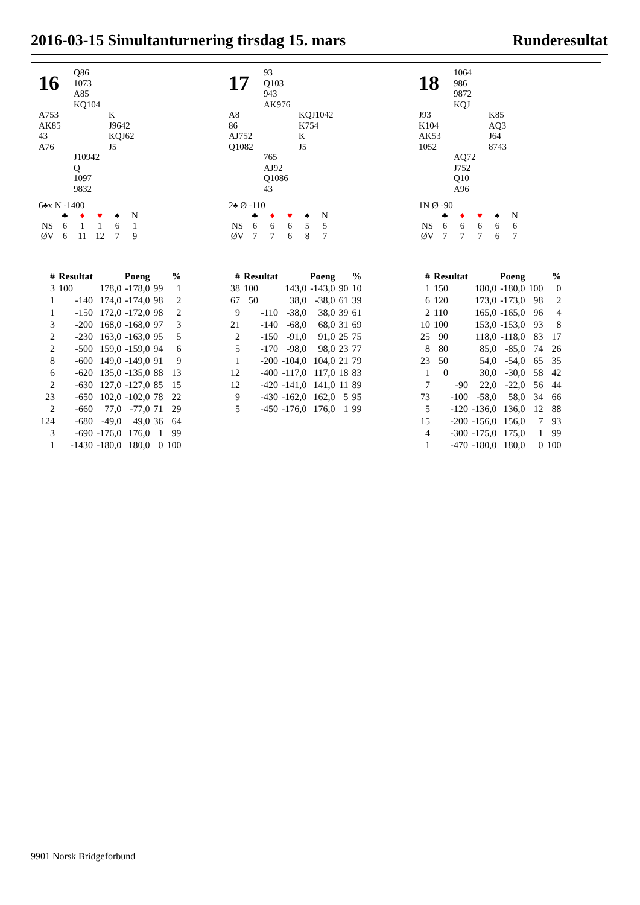2016-03-15 Simultanturnering tirsdag 15. mars Runderesultat
16
Q86
1073
A85
KQ104
A753
AK85
43
A76
K
J9642
KQJ62
J5
J10942
Q
1097
9832
6♠x N -1400
| | ♣ | ♦ | ♥ | ♠ | N |
| NS | 6 | 1 | 1 | 6 | 1 |
| ØV | 6 | 11 | 12 | 7 | 9 |
| # | Resultat | Poeng | | % | |
| --- | --- | --- | --- | --- | --- |
| 3 | 100 | 178,0 | -178,0 | 99 | 1 |
| 1 | -140 | 174,0 | -174,0 | 98 | 2 |
| 1 | -150 | 172,0 | -172,0 | 98 | 2 |
| 3 | -200 | 168,0 | -168,0 | 97 | 3 |
| 2 | -230 | 163,0 | -163,0 | 95 | 5 |
| 2 | -500 | 159,0 | -159,0 | 94 | 6 |
| 8 | -600 | 149,0 | -149,0 | 91 | 9 |
| 6 | -620 | 135,0 | -135,0 | 88 | 13 |
| 2 | -630 | 127,0 | -127,0 | 85 | 15 |
| 23 | -650 | 102,0 | -102,0 | 78 | 22 |
| 2 | -660 | 77,0 | -77,0 | 71 | 29 |
| 124 | -680 | -49,0 | 49,0 | 36 | 64 |
| 3 | -690 | -176,0 | 176,0 | 1 | 99 |
| 1 | -1430 | -180,0 | 180,0 | 0 | 100 |
17
93
Q103
943
AK976
A8
86
AJ752
Q1082
KQJ1042
K754
K
J5
765
AJ92
Q1086
43
2♠ Ø -110
| | ♣ | ♦ | ♥ | ♠ | N |
| NS | 6 | 6 | 6 | 5 | 5 |
| ØV | 7 | 7 | 6 | 8 | 7 |
| # | Resultat | Poeng | | % | |
| --- | --- | --- | --- | --- | --- |
| 38 | 100 | 143,0 | -143,0 | 90 | 10 |
| 67 | 50 | 38,0 | -38,0 | 61 | 39 |
| 9 | -110 | -38,0 | 38,0 | 39 | 61 |
| 21 | -140 | -68,0 | 68,0 | 31 | 69 |
| 2 | -150 | -91,0 | 91,0 | 25 | 75 |
| 5 | -170 | -98,0 | 98,0 | 23 | 77 |
| 1 | -200 | -104,0 | 104,0 | 21 | 79 |
| 12 | -400 | -117,0 | 117,0 | 18 | 83 |
| 12 | -420 | -141,0 | 141,0 | 11 | 89 |
| 9 | -430 | -162,0 | 162,0 | 5 | 95 |
| 5 | -450 | -176,0 | 176,0 | 1 | 99 |
18
1064
986
9872
KQJ
J93
K104
AK53
1052
K85
AQ3
J64
8743
AQ72
J752
Q10
A96
1N Ø -90
| | ♣ | ♦ | ♥ | ♠ | N |
| NS | 6 | 6 | 6 | 6 | 6 |
| ØV | 7 | 7 | 7 | 6 | 7 |
| # | Resultat | Poeng | | % | |
| --- | --- | --- | --- | --- | --- |
| 1 | 150 | 180,0 | -180,0 | 100 | 0 |
| 6 | 120 | 173,0 | -173,0 | 98 | 2 |
| 2 | 110 | 165,0 | -165,0 | 96 | 4 |
| 10 | 100 | 153,0 | -153,0 | 93 | 8 |
| 25 | 90 | 118,0 | -118,0 | 83 | 17 |
| 8 | 80 | 85,0 | -85,0 | 74 | 26 |
| 23 | 50 | 54,0 | -54,0 | 65 | 35 |
| 1 | 0 | 30,0 | -30,0 | 58 | 42 |
| 7 | -90 | 22,0 | -22,0 | 56 | 44 |
| 73 | -100 | -58,0 | 58,0 | 34 | 66 |
| 5 | -120 | -136,0 | 136,0 | 12 | 88 |
| 15 | -200 | -156,0 | 156,0 | 7 | 93 |
| 4 | -300 | -175,0 | 175,0 | 1 | 99 |
| 1 | -470 | -180,0 | 180,0 | 0 | 100 |
9901 Norsk Bridgeforbund